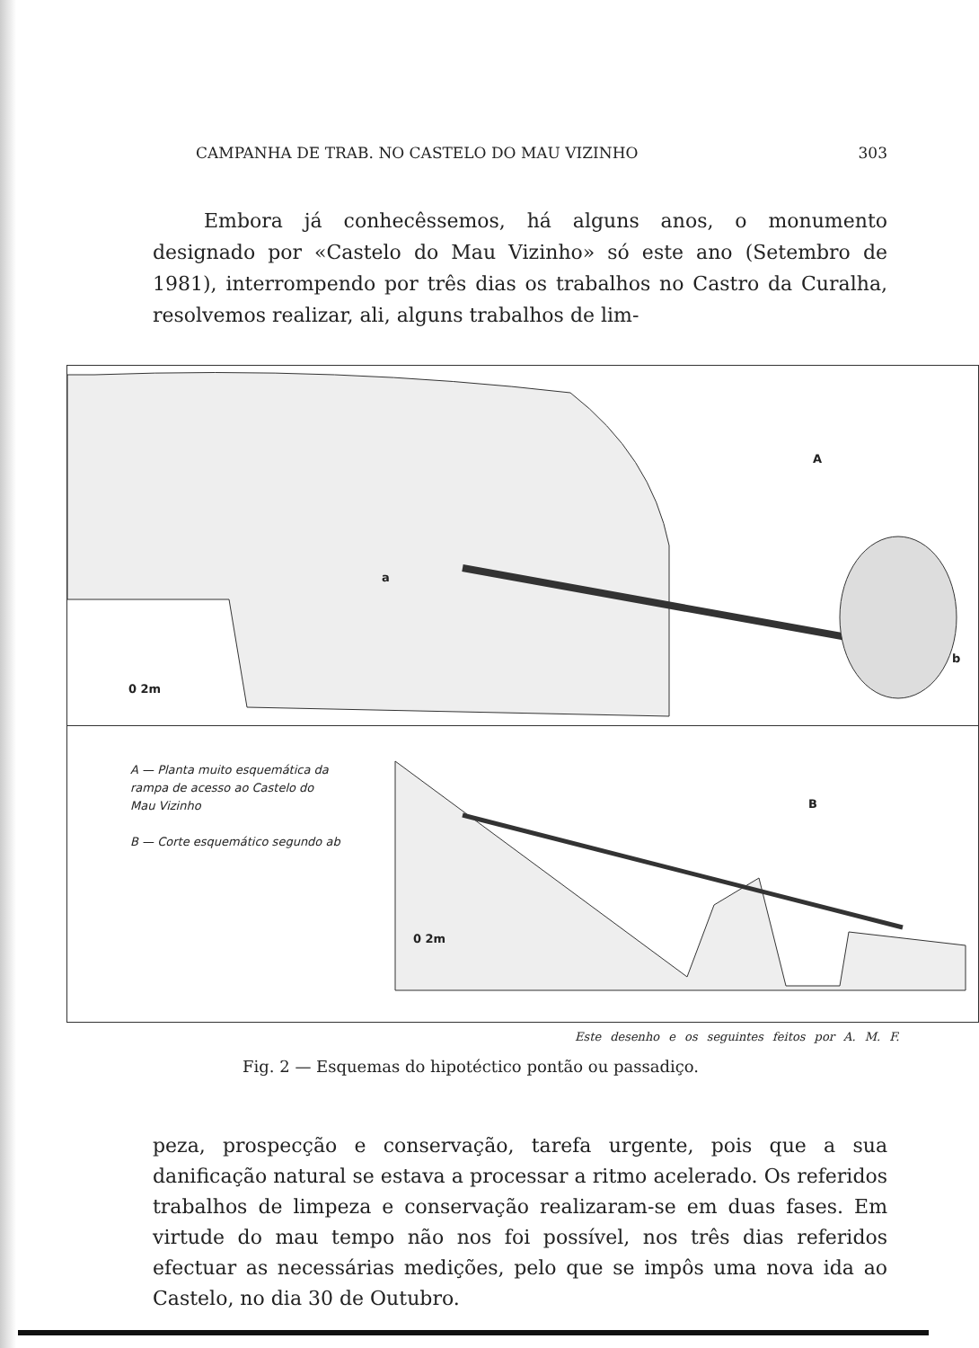CAMPANHA DE TRAB. NO CASTELO DO MAU VIZINHO 303
Embora já conhecêssemos, há alguns anos, o monumento designado por «Castelo do Mau Vizinho» só este ano (Setembro de 1981), interrompendo por três dias os trabalhos no Castro da Curalha, resolvemos realizar, ali, alguns trabalhos de lim-
A
a
b
0 2m
A — Planta muito esquemática da
rampa de acesso ao Castelo do
Mau Vizinho
B — Corte esquemático segundo ab
B
0 2m
Este desenho e os seguintes feitos por A. M. F.
Fig. 2 — Esquemas do hipotéctico pontão ou passadiço.
peza, prospecção e conservação, tarefa urgente, pois que a sua danificação natural se estava a processar a ritmo acelerado. Os referidos trabalhos de limpeza e conservação realizaram-se em duas fases. Em virtude do mau tempo não nos foi possível, nos três dias referidos efectuar as necessárias medições, pelo que se impôs uma nova ida ao Castelo, no dia 30 de Outubro.